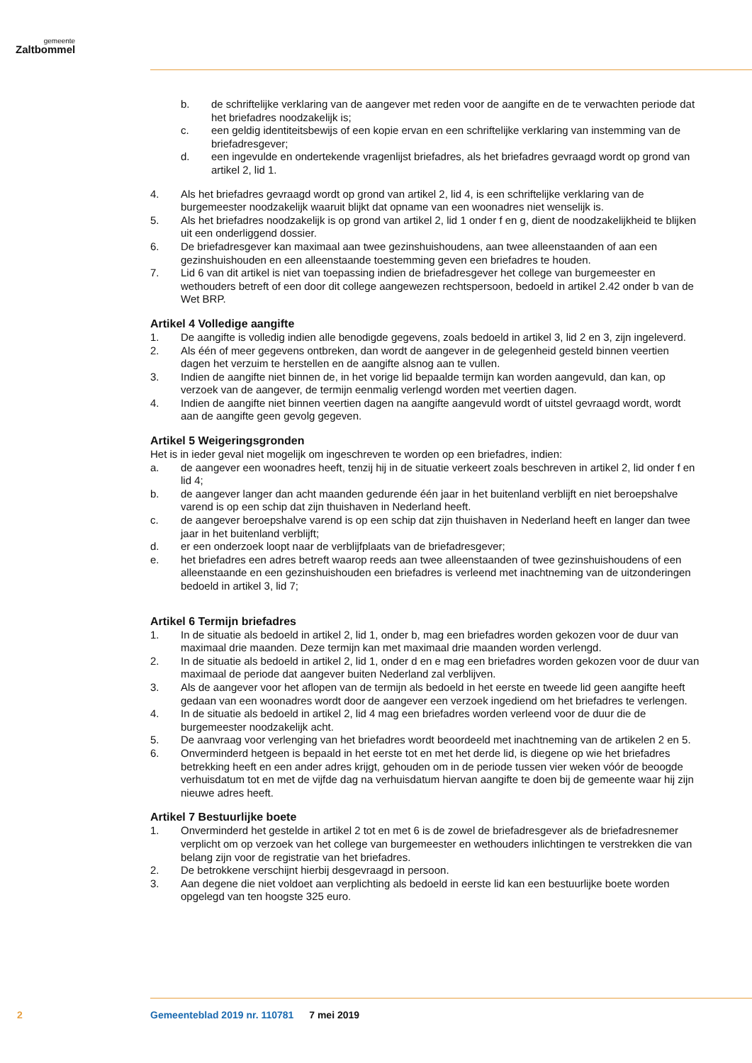gemeente
Zaltbommel
b. de schriftelijke verklaring van de aangever met reden voor de aangifte en de te verwachten periode dat het briefadres noodzakelijk is;
c. een geldig identiteitsbewijs of een kopie ervan en een schriftelijke verklaring van instemming van de briefadresgever;
d. een ingevulde en ondertekende vragenlijst briefadres, als het briefadres gevraagd wordt op grond van artikel 2, lid 1.
4. Als het briefadres gevraagd wordt op grond van artikel 2, lid 4, is een schriftelijke verklaring van de burgemeester noodzakelijk waaruit blijkt dat opname van een woonadres niet wenselijk is.
5. Als het briefadres noodzakelijk is op grond van artikel 2, lid 1 onder f en g, dient de noodzakelijkheid te blijken uit een onderliggend dossier.
6. De briefadresgever kan maximaal aan twee gezinshuishoudens, aan twee alleenstaanden of aan een gezinshuishouden en een alleenstaande toestemming geven een briefadres te houden.
7. Lid 6 van dit artikel is niet van toepassing indien de briefadresgever het college van burgemeester en wethouders betreft of een door dit college aangewezen rechtspersoon, bedoeld in artikel 2.42 onder b van de Wet BRP.
Artikel 4 Volledige aangifte
1. De aangifte is volledig indien alle benodigde gegevens, zoals bedoeld in artikel 3, lid 2 en 3, zijn ingeleverd.
2. Als één of meer gegevens ontbreken, dan wordt de aangever in de gelegenheid gesteld binnen veertien dagen het verzuim te herstellen en de aangifte alsnog aan te vullen.
3. Indien de aangifte niet binnen de, in het vorige lid bepaalde termijn kan worden aangevuld, dan kan, op verzoek van de aangever, de termijn eenmalig verlengd worden met veertien dagen.
4. Indien de aangifte niet binnen veertien dagen na aangifte aangevuld wordt of uitstel gevraagd wordt, wordt aan de aangifte geen gevolg gegeven.
Artikel 5 Weigeringsgronden
Het is in ieder geval niet mogelijk om ingeschreven te worden op een briefadres, indien:
a. de aangever een woonadres heeft, tenzij hij in de situatie verkeert zoals beschreven in artikel 2, lid onder f en lid 4;
b. de aangever langer dan acht maanden gedurende één jaar in het buitenland verblijft en niet beroepshalve varend is op een schip dat zijn thuishaven in Nederland heeft.
c. de aangever beroepshalve varend is op een schip dat zijn thuishaven in Nederland heeft en langer dan twee jaar in het buitenland verblijft;
d. er een onderzoek loopt naar de verblijfplaats van de briefadresgever;
e. het briefadres een adres betreft waarop reeds aan twee alleenstaanden of twee gezinshuishoudens of een alleenstaande en een gezinshuishouden een briefadres is verleend met inachtneming van de uitzonderingen bedoeld in artikel 3, lid 7;
Artikel 6 Termijn briefadres
1. In de situatie als bedoeld in artikel 2, lid 1, onder b, mag een briefadres worden gekozen voor de duur van maximaal drie maanden. Deze termijn kan met maximaal drie maanden worden verlengd.
2. In de situatie als bedoeld in artikel 2, lid 1, onder d en e mag een briefadres worden gekozen voor de duur van maximaal de periode dat aangever buiten Nederland zal verblijven.
3. Als de aangever voor het aflopen van de termijn als bedoeld in het eerste en tweede lid geen aangifte heeft gedaan van een woonadres wordt door de aangever een verzoek ingediend om het briefadres te verlengen.
4. In de situatie als bedoeld in artikel 2, lid 4 mag een briefadres worden verleend voor de duur die de burgemeester noodzakelijk acht.
5. De aanvraag voor verlenging van het briefadres wordt beoordeeld met inachtneming van de artikelen 2 en 5.
6. Onverminderd hetgeen is bepaald in het eerste tot en met het derde lid, is diegene op wie het briefadres betrekking heeft en een ander adres krijgt, gehouden om in de periode tussen vier weken vóór de beoogde verhuisdatum tot en met de vijfde dag na verhuisdatum hiervan aangifte te doen bij de gemeente waar hij zijn nieuwe adres heeft.
Artikel 7 Bestuurlijke boete
1. Onverminderd het gestelde in artikel 2 tot en met 6 is de zowel de briefadresgever als de briefadresnemer verplicht om op verzoek van het college van burgemeester en wethouders inlichtingen te verstrekken die van belang zijn voor de registratie van het briefadres.
2. De betrokkene verschijnt hierbij desgevraagd in persoon.
3. Aan degene die niet voldoet aan verplichting als bedoeld in eerste lid kan een bestuurlijke boete worden opgelegd van ten hoogste 325 euro.
2
Gemeenteblad 2019 nr. 110781 7 mei 2019